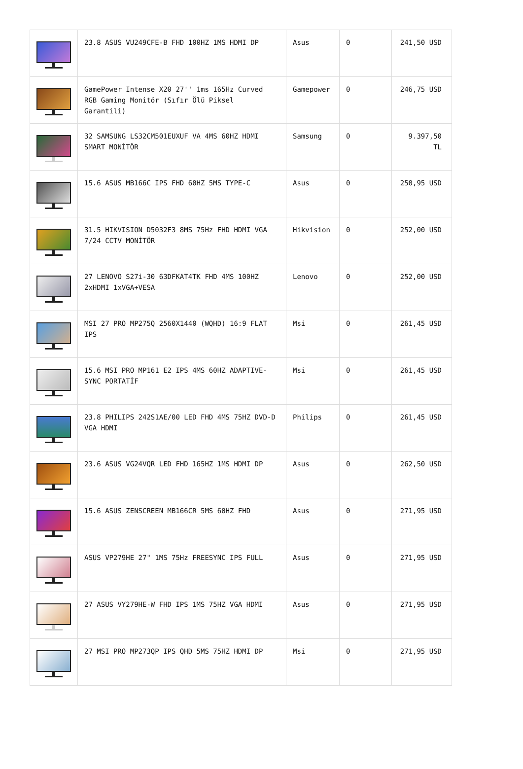| | 23.8 ASUS VU249CFE-B FHD 100HZ 1MS HDMI DP | Asus | 0 | 241,50 USD |
| | GamePower Intense X20 27'' 1ms 165Hz Curved RGB Gaming Monitör (Sıfır Ölü Piksel Garantili) | Gamepower | 0 | 246,75 USD |
| | 32 SAMSUNG LS32CM501EUXUF VA 4MS 60HZ HDMI SMART MONİTÖR | Samsung | 0 | 9.397,50 TL |
| | 15.6 ASUS MB166C IPS FHD 60HZ 5MS TYPE-C | Asus | 0 | 250,95 USD |
| | 31.5 HIKVISION D5032F3 8MS 75Hz FHD HDMI VGA 7/24 CCTV MONİTÖR | Hikvision | 0 | 252,00 USD |
| | 27 LENOVO S27i-30 63DFKAT4TK FHD 4MS 100HZ 2xHDMI 1xVGA+VESA | Lenovo | 0 | 252,00 USD |
| | MSI 27 PRO MP275Q 2560X1440 (WQHD) 16:9 FLAT IPS | Msi | 0 | 261,45 USD |
| | 15.6 MSI PRO MP161 E2 IPS 4MS 60HZ ADAPTIVE-SYNC PORTATİF | Msi | 0 | 261,45 USD |
| | 23.8 PHILIPS 242S1AE/00 LED FHD 4MS 75HZ DVD-D VGA HDMI | Philips | 0 | 261,45 USD |
| | 23.6 ASUS VG24VQR LED FHD 165HZ 1MS HDMI DP | Asus | 0 | 262,50 USD |
| | 15.6 ASUS ZENSCREEN MB166CR 5MS 60HZ FHD | Asus | 0 | 271,95 USD |
| | ASUS VP279HE 27" 1MS 75Hz FREESYNC IPS FULL | Asus | 0 | 271,95 USD |
| | 27 ASUS VY279HE-W FHD IPS 1MS 75HZ VGA HDMI | Asus | 0 | 271,95 USD |
| | 27 MSI PRO MP273QP IPS QHD 5MS 75HZ HDMI DP | Msi | 0 | 271,95 USD |